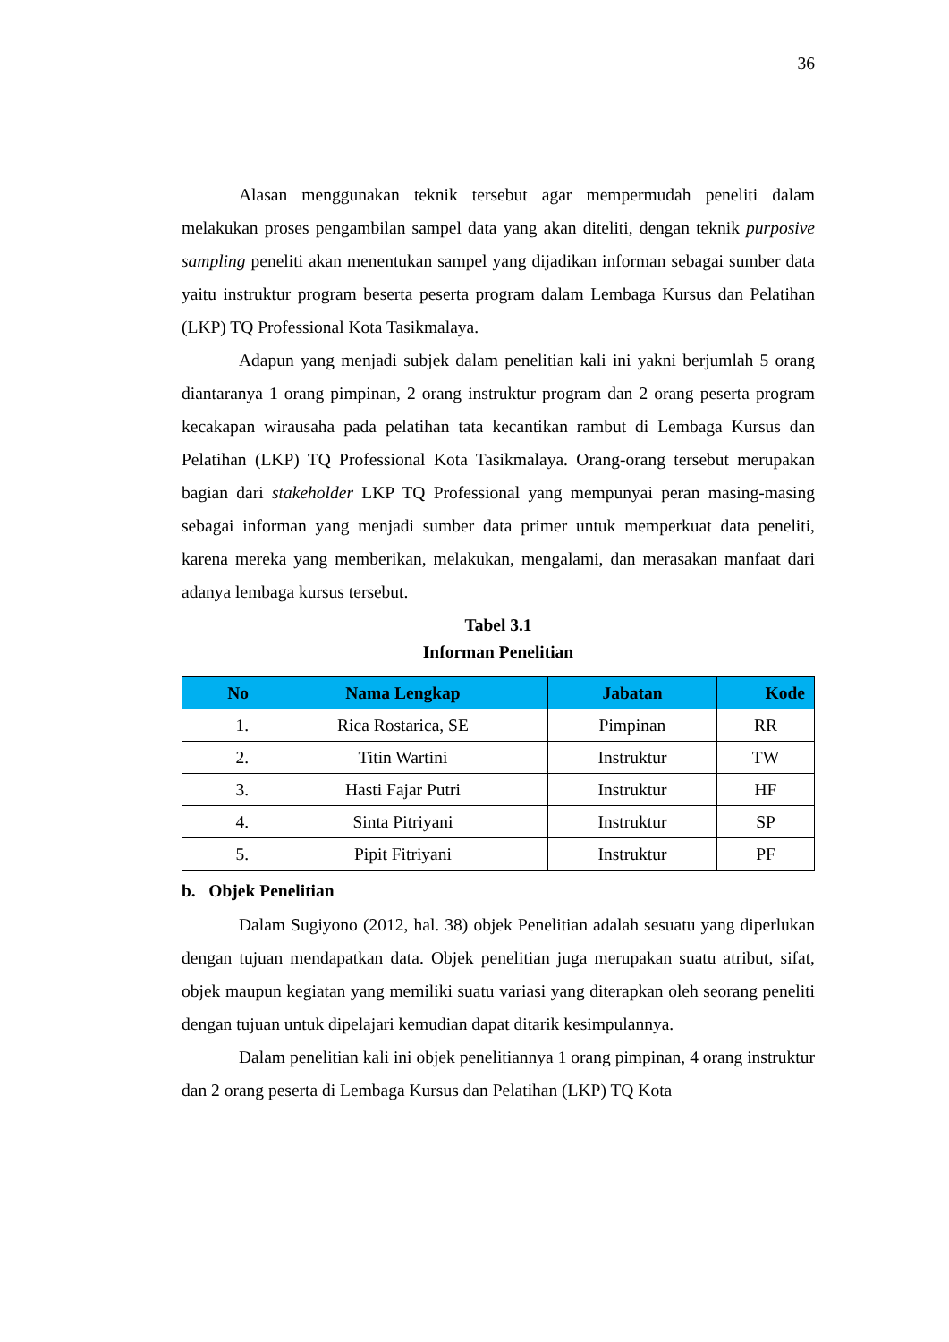36
Alasan menggunakan teknik tersebut agar mempermudah peneliti dalam melakukan proses pengambilan sampel data yang akan diteliti, dengan teknik purposive sampling peneliti akan menentukan sampel yang dijadikan informan sebagai sumber data yaitu instruktur program beserta peserta program dalam Lembaga Kursus dan Pelatihan (LKP) TQ Professional Kota Tasikmalaya.
Adapun yang menjadi subjek dalam penelitian kali ini yakni berjumlah 5 orang diantaranya 1 orang pimpinan, 2 orang instruktur program dan 2 orang peserta program kecakapan wirausaha pada pelatihan tata kecantikan rambut di Lembaga Kursus dan Pelatihan (LKP) TQ Professional Kota Tasikmalaya. Orang-orang tersebut merupakan bagian dari stakeholder LKP TQ Professional yang mempunyai peran masing-masing sebagai informan yang menjadi sumber data primer untuk memperkuat data peneliti, karena mereka yang memberikan, melakukan, mengalami, dan merasakan manfaat dari adanya lembaga kursus tersebut.
Tabel 3.1
Informan Penelitian
| No | Nama Lengkap | Jabatan | Kode |
| --- | --- | --- | --- |
| 1. | Rica Rostarica, SE | Pimpinan | RR |
| 2. | Titin Wartini | Instruktur | TW |
| 3. | Hasti Fajar Putri | Instruktur | HF |
| 4. | Sinta Pitriyani | Instruktur | SP |
| 5. | Pipit Fitriyani | Instruktur | PF |
b. Objek Penelitian
Dalam Sugiyono (2012, hal. 38) objek Penelitian adalah sesuatu yang diperlukan dengan tujuan mendapatkan data. Objek penelitian juga merupakan suatu atribut, sifat, objek maupun kegiatan yang memiliki suatu variasi yang diterapkan oleh seorang peneliti dengan tujuan untuk dipelajari kemudian dapat ditarik kesimpulannya.
Dalam penelitian kali ini objek penelitiannya 1 orang pimpinan, 4 orang instruktur dan 2 orang peserta di Lembaga Kursus dan Pelatihan (LKP) TQ Kota